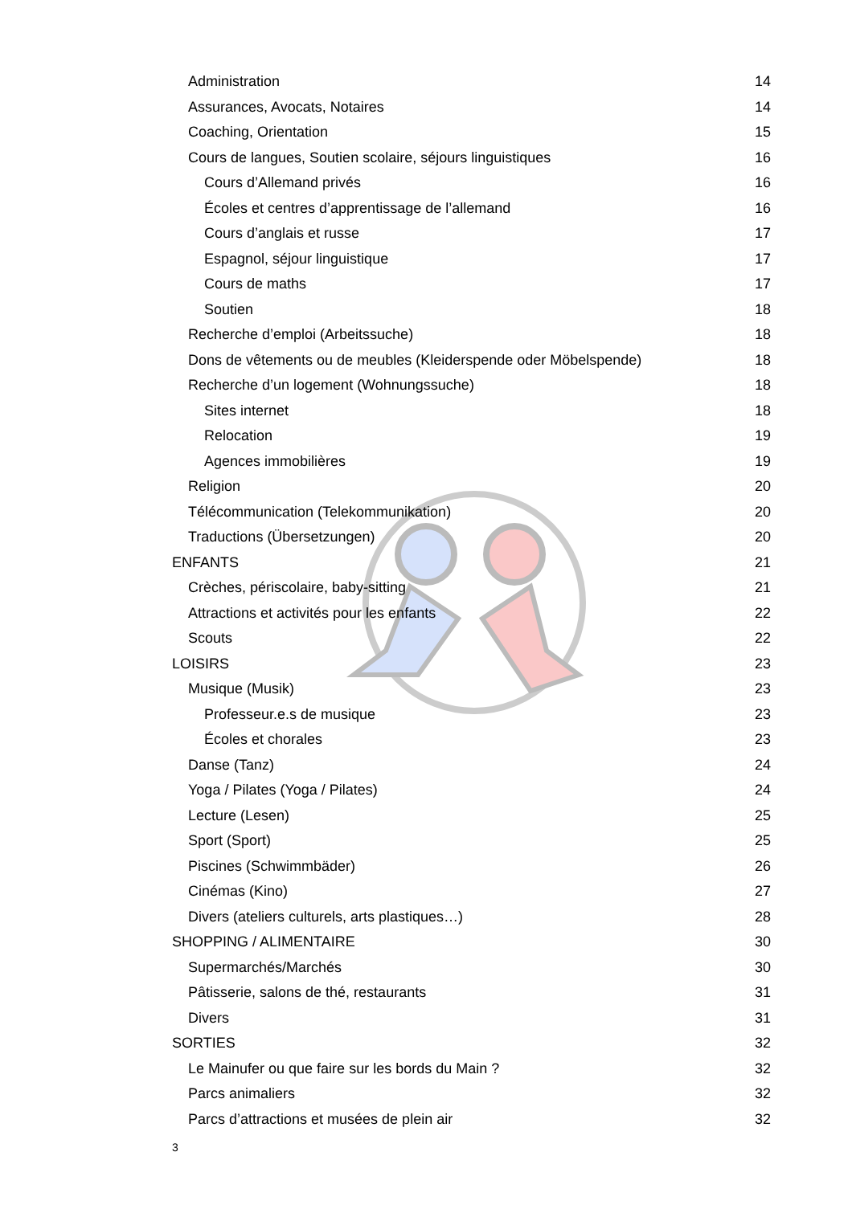Administration 14
Assurances, Avocats, Notaires 14
Coaching, Orientation 15
Cours de langues, Soutien scolaire, séjours linguistiques 16
Cours d’Allemand privés 16
Écoles et centres d’apprentissage de l’allemand 16
Cours d’anglais et russe 17
Espagnol, séjour linguistique 17
Cours de maths 17
Soutien 18
Recherche d’emploi (Arbeitssuche) 18
Dons de vêtements ou de meubles (Kleiderspende oder Möbelspende) 18
Recherche d’un logement (Wohnungssuche) 18
Sites internet 18
Relocation 19
Agences immobilières 19
Religion 20
Télécommunication (Telekommunikation) 20
Traductions (Übersetzungen) 20
ENFANTS 21
Crèches, périscolaire, baby-sitting 21
Attractions et activités pour les enfants 22
Scouts 22
LOISIRS 23
Musique (Musik) 23
Professeur.e.s de musique 23
Écoles et chorales 23
Danse (Tanz) 24
Yoga / Pilates (Yoga / Pilates) 24
Lecture (Lesen) 25
Sport (Sport) 25
Piscines (Schwimmbäder) 26
Cinémas (Kino) 27
Divers (ateliers culturels, arts plastiques…) 28
SHOPPING / ALIMENTAIRE 30
Supermarchés/Marchés 30
Pâtisserie, salons de thé, restaurants 31
Divers 31
SORTIES 32
Le Mainufer ou que faire sur les bords du Main ? 32
Parcs animaliers 32
Parcs d’attractions et musées de plein air 32
3